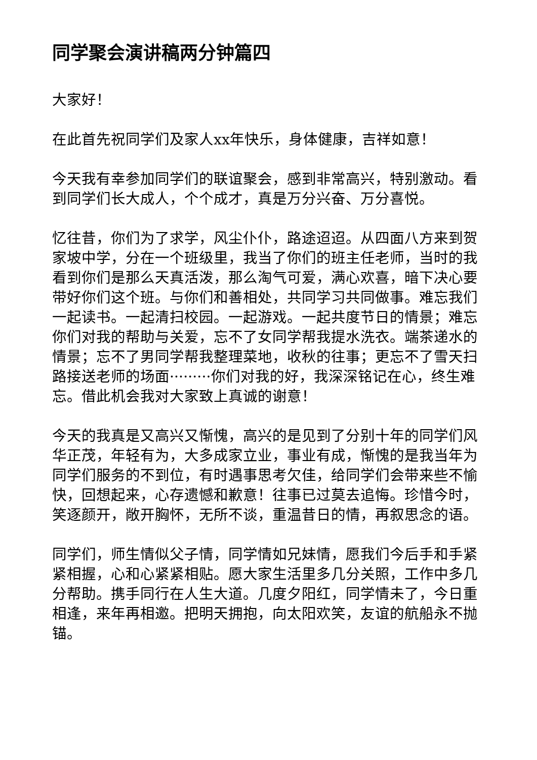同学聚会演讲稿两分钟篇四
大家好！
在此首先祝同学们及家人xx年快乐，身体健康，吉祥如意！
今天我有幸参加同学们的联谊聚会，感到非常高兴，特别激动。看到同学们长大成人，个个成才，真是万分兴奋、万分喜悦。
忆往昔，你们为了求学，风尘仆仆，路途迢迢。从四面八方来到贺家坡中学，分在一个班级里，我当了你们的班主任老师，当时的我看到你们是那么天真活泼，那么淘气可爱，满心欢喜，暗下决心要带好你们这个班。与你们和善相处，共同学习共同做事。难忘我们一起读书。一起清扫校园。一起游戏。一起共度节日的情景；难忘你们对我的帮助与关爱，忘不了女同学帮我提水洗衣。端茶递水的情景；忘不了男同学帮我整理菜地，收秋的往事；更忘不了雪天扫路接送老师的场面·········你们对我的好，我深深铭记在心，终生难忘。借此机会我对大家致上真诚的谢意！
今天的我真是又高兴又惭愧，高兴的是见到了分别十年的同学们风华正茂，年轻有为，大多成家立业，事业有成，惭愧的是我当年为同学们服务的不到位，有时遇事思考欠佳，给同学们会带来些不愉快，回想起来，心存遗憾和歉意！往事已过莫去追悔。珍惜今时，笑逐颜开，敞开胸怀，无所不谈，重温昔日的情，再叙思念的语。
同学们，师生情似父子情，同学情如兄妹情，愿我们今后手和手紧紧相握，心和心紧紧相贴。愿大家生活里多几分关照，工作中多几分帮助。携手同行在人生大道。几度夕阳红，同学情未了，今日重相逢，来年再相邀。把明天拥抱，向太阳欢笑，友谊的航船永不抛锚。